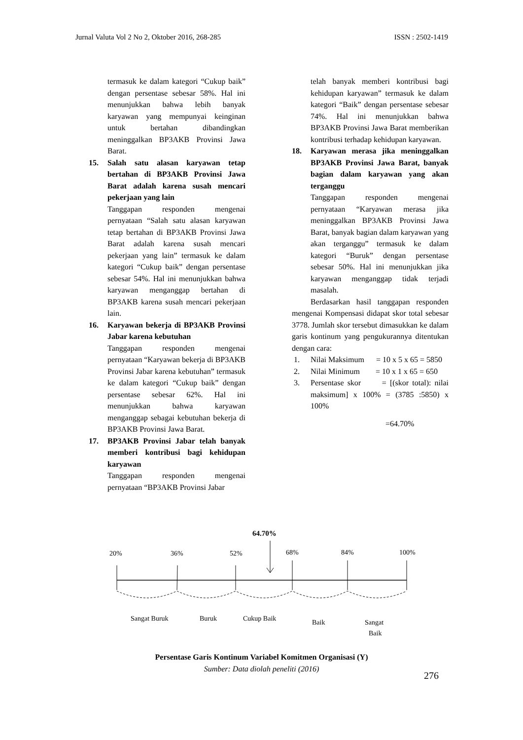Jurnal Valuta Vol 2 No 2, Oktober 2016, 268-285 ISSN : 2502-1419
termasuk ke dalam kategori “Cukup baik” dengan persentase sebesar 58%. Hal ini menunjukkan bahwa lebih banyak karyawan yang mempunyai keinginan untuk bertahan dibandingkan meninggalkan BP3AKB Provinsi Jawa Barat.
15. Salah satu alasan karyawan tetap bertahan di BP3AKB Provinsi Jawa Barat adalah karena susah mencari pekerjaan yang lain
Tanggapan responden mengenai pernyataan “Salah satu alasan karyawan tetap bertahan di BP3AKB Provinsi Jawa Barat adalah karena susah mencari pekerjaan yang lain” termasuk ke dalam kategori “Cukup baik” dengan persentase sebesar 54%. Hal ini menunjukkan bahwa karyawan menganggap bertahan di BP3AKB karena susah mencari pekerjaan lain.
16. Karyawan bekerja di BP3AKB Provinsi Jabar karena kebutuhan
Tanggapan responden mengenai pernyataan “Karyawan bekerja di BP3AKB Provinsi Jabar karena kebutuhan” termasuk ke dalam kategori “Cukup baik” dengan persentase sebesar 62%. Hal ini menunjukkan bahwa karyawan menganggap sebagai kebutuhan bekerja di BP3AKB Provinsi Jawa Barat.
17. BP3AKB Provinsi Jabar telah banyak memberi kontribusi bagi kehidupan karyawan
Tanggapan responden mengenai pernyataan “BP3AKB Provinsi Jabar
telah banyak memberi kontribusi bagi kehidupan karyawan” termasuk ke dalam kategori “Baik” dengan persentase sebesar 74%. Hal ini menunjukkan bahwa BP3AKB Provinsi Jawa Barat memberikan kontribusi terhadap kehidupan karyawan.
18. Karyawan merasa jika meninggalkan BP3AKB Provinsi Jawa Barat, banyak bagian dalam karyawan yang akan terganggu
Tanggapan responden mengenai pernyataan “Karyawan merasa jika meninggalkan BP3AKB Provinsi Jawa Barat, banyak bagian dalam karyawan yang akan terganggu” termasuk ke dalam kategori “Buruk” dengan persentase sebesar 50%. Hal ini menunjukkan jika karyawan menganggap tidak terjadi masalah.
Berdasarkan hasil tanggapan responden mengenai Kompensasi didapat skor total sebesar 3778. Jumlah skor tersebut dimasukkan ke dalam garis kontinum yang pengukurannya ditentukan dengan cara:
1. Nilai Maksimum = 10 x 5 x 65 = 5850
2. Nilai Minimum = 10 x 1 x 65 = 650
3. Persentase skor = [(skor total): nilai maksimum] x 100% = (3785 :5850) x 100%
=64.70%
64.70%
20%
36%
52%
68%
84%
100%
Sangat Buruk
Buruk
Cukup Baik
Baik
Sangat
Baik
Persentase Garis Kontinum Variabel Komitmen Organisasi (Y)
Sumber: Data diolah peneliti (2016)
276